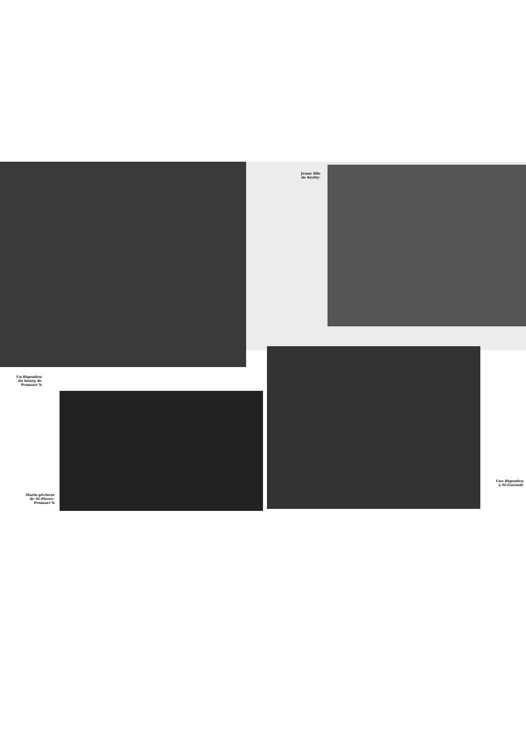Un Bigouden
du bourg de
Penmarc'h
Marin-pêcheur
de St-Pierre-
Penmarc'h
Jeune fille
de Kérity-
Une Bigouden
à St-Guénolé